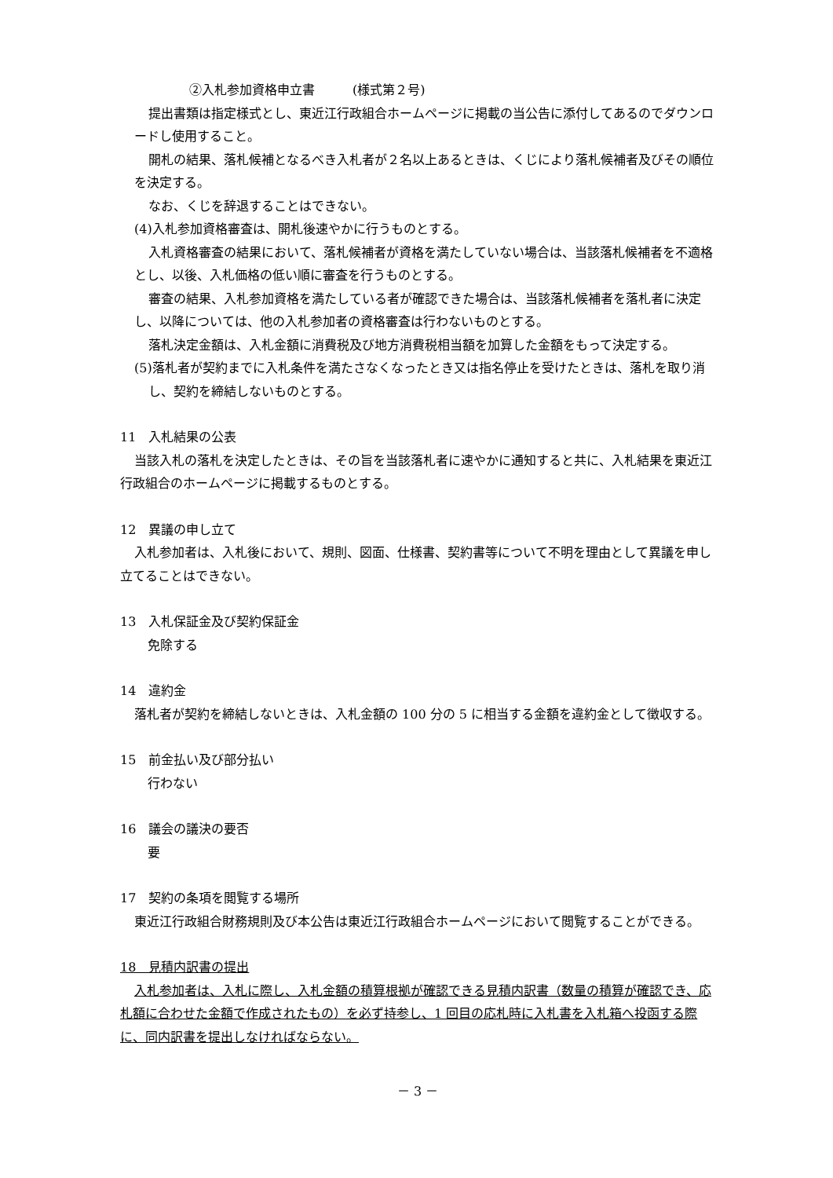②入札参加資格申立書　　　(様式第２号)
提出書類は指定様式とし、東近江行政組合ホームページに掲載の当公告に添付してあるのでダウンロードし使用すること。
開札の結果、落札候補となるべき入札者が２名以上あるときは、くじにより落札候補者及びその順位を決定する。
なお、くじを辞退することはできない。
(4)入札参加資格審査は、開札後速やかに行うものとする。
入札資格審査の結果において、落札候補者が資格を満たしていない場合は、当該落札候補者を不適格とし、以後、入札価格の低い順に審査を行うものとする。
審査の結果、入札参加資格を満たしている者が確認できた場合は、当該落札候補者を落札者に決定し、以降については、他の入札参加者の資格審査は行わないものとする。
落札決定金額は、入札金額に消費税及び地方消費税相当額を加算した金額をもって決定する。
(5)落札者が契約までに入札条件を満たさなくなったとき又は指名停止を受けたときは、落札を取り消し、契約を締結しないものとする。
11　入札結果の公表
当該入札の落札を決定したときは、その旨を当該落札者に速やかに通知すると共に、入札結果を東近江行政組合のホームページに掲載するものとする。
12　異議の申し立て
入札参加者は、入札後において、規則、図面、仕様書、契約書等について不明を理由として異議を申し立てることはできない。
13　入札保証金及び契約保証金
免除する
14　違約金
落札者が契約を締結しないときは、入札金額の 100 分の 5 に相当する金額を違約金として徴収する。
15　前金払い及び部分払い
行わない
16　議会の議決の要否
要
17　契約の条項を閲覧する場所
東近江行政組合財務規則及び本公告は東近江行政組合ホームページにおいて閲覧することができる。
18　見積内訳書の提出
入札参加者は、入札に際し、入札金額の積算根拠が確認できる見積内訳書（数量の積算が確認でき、応札額に合わせた金額で作成されたもの）を必ず持参し、1 回目の応札時に入札書を入札箱へ投函する際に、同内訳書を提出しなければならない。
－ 3 －